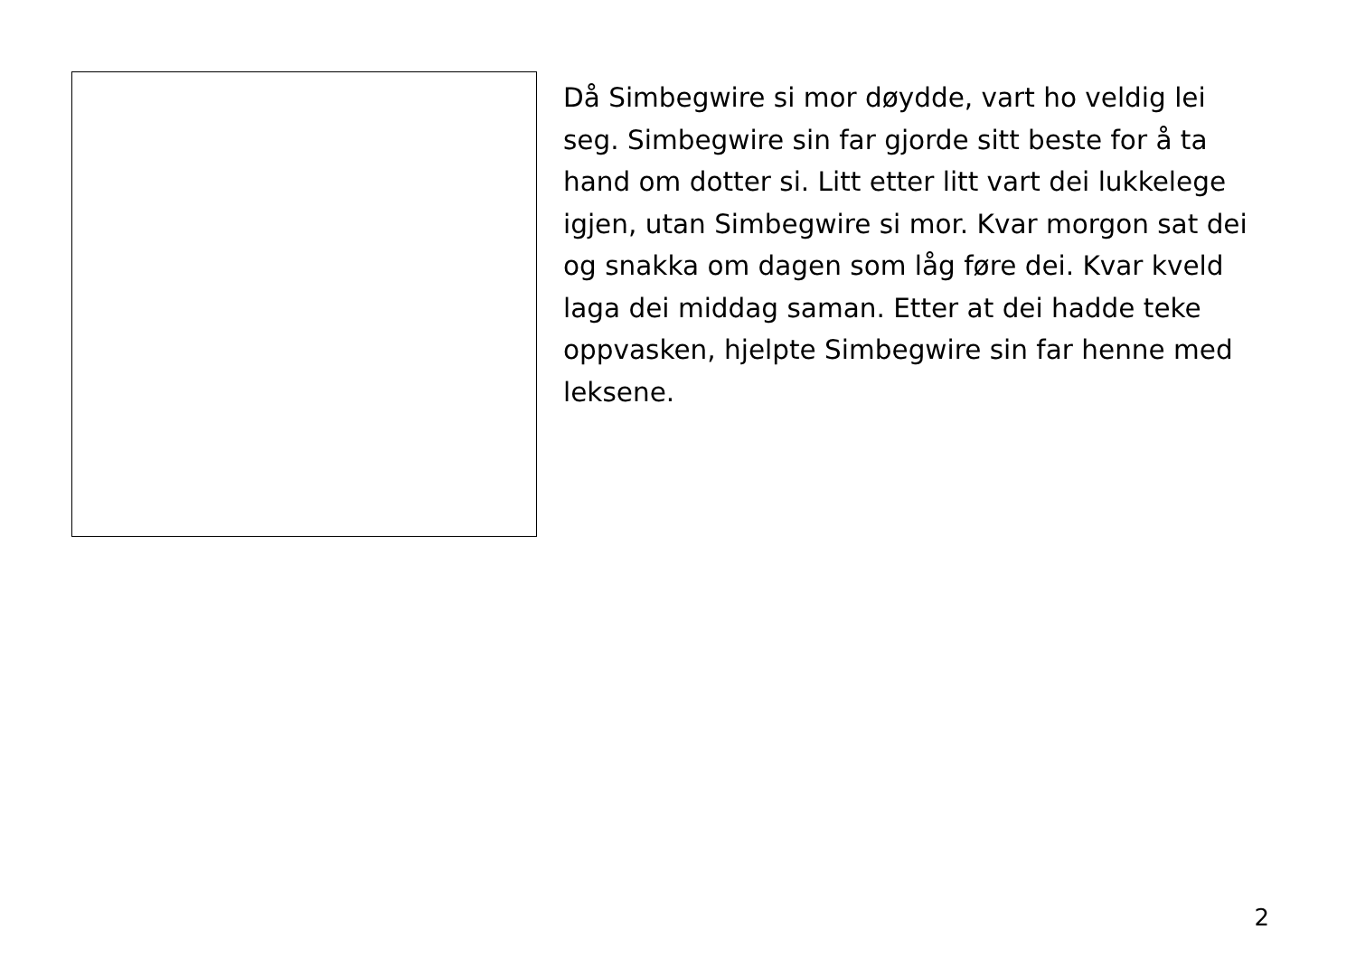Då Simbegwire si mor døydde, vart ho veldig lei seg. Simbegwire sin far gjorde sitt beste for å ta hand om dotter si. Litt etter litt vart dei lukkelege igjen, utan Simbegwire si mor. Kvar morgon sat dei og snakka om dagen som låg føre dei. Kvar kveld laga dei middag saman. Etter at dei hadde teke oppvasken, hjelpte Simbegwire sin far henne med leksene.
2